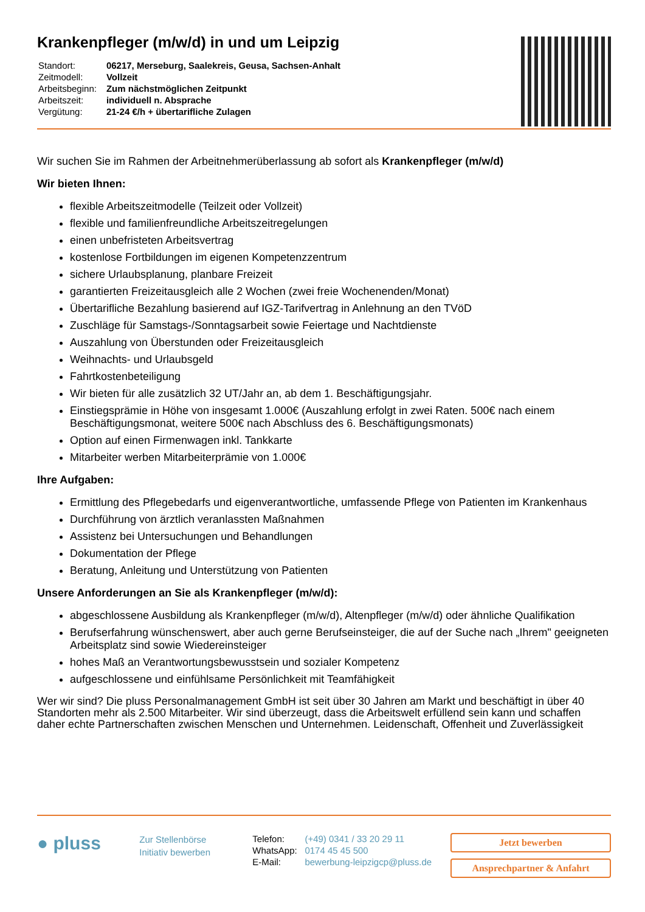Krankenpfleger (m/w/d) in und um Leipzig
| Standort: | 06217, Merseburg, Saalekreis, Geusa, Sachsen-Anhalt |
| Zeitmodell: | Vollzeit |
| Arbeitsbeginn: | Zum nächstmöglichen Zeitpunkt |
| Arbeitszeit: | individuell n. Absprache |
| Vergütung: | 21-24 €/h + übertarifliche Zulagen |
Wir suchen Sie im Rahmen der Arbeitnehmerüberlassung ab sofort als Krankenpfleger (m/w/d)
Wir bieten Ihnen:
flexible Arbeitszeitmodelle (Teilzeit oder Vollzeit)
flexible und familienfreundliche Arbeitszeitregelungen
einen unbefristeten Arbeitsvertrag
kostenlose Fortbildungen im eigenen Kompetenzzentrum
sichere Urlaubsplanung, planbare Freizeit
garantierten Freizeitausgleich alle 2 Wochen (zwei freie Wochenenden/Monat)
Übertarifliche Bezahlung basierend auf IGZ-Tarifvertrag in Anlehnung an den TVöD
Zuschläge für Samstags-/Sonntagsarbeit sowie Feiertage und Nachtdienste
Auszahlung von Überstunden oder Freizeitausgleich
Weihnachts- und Urlaubsgeld
Fahrtkostenbeteiligung
Wir bieten für alle zusätzlich 32 UT/Jahr an, ab dem 1. Beschäftigungsjahr.
Einstiegsprämie in Höhe von insgesamt 1.000€ (Auszahlung erfolgt in zwei Raten. 500€ nach einem Beschäftigungsmonat, weitere 500€ nach Abschluss des 6. Beschäftigungsmonats)
Option auf einen Firmenwagen inkl. Tankkarte
Mitarbeiter werben Mitarbeiterprämie von 1.000€
Ihre Aufgaben:
Ermittlung des Pflegebedarfs und eigenverantwortliche, umfassende Pflege von Patienten im Krankenhaus
Durchführung von ärztlich veranlassten Maßnahmen
Assistenz bei Untersuchungen und Behandlungen
Dokumentation der Pflege
Beratung, Anleitung und Unterstützung von Patienten
Unsere Anforderungen an Sie als Krankenpfleger (m/w/d):
abgeschlossene Ausbildung als Krankenpfleger (m/w/d), Altenpfleger (m/w/d) oder ähnliche Qualifikation
Berufserfahrung wünschenswert, aber auch gerne Berufseinsteiger, die auf der Suche nach „Ihrem" geeigneten Arbeitsplatz sind sowie Wiedereinsteiger
hohes Maß an Verantwortungsbewusstsein und sozialer Kompetenz
aufgeschlossene und einfühlsame Persönlichkeit mit Teamfähigkeit
Wer wir sind? Die pluss Personalmanagement GmbH ist seit über 30 Jahren am Markt und beschäftigt in über 40 Standorten mehr als 2.500 Mitarbeiter. Wir sind überzeugt, dass die Arbeitswelt erfüllend sein kann und schaffen daher echte Partnerschaften zwischen Menschen und Unternehmen. Leidenschaft, Offenheit und Zuverlässigkeit
● pluss
Zur Stellenbörse
Initiativ bewerben
| Telefon: | (+49) 0341 / 33 20 29 11 |
| WhatsApp: | 0174 45 45 500 |
| E-Mail: | bewerbung-leipzigcp@pluss.de |
Jetzt bewerben
Ansprechpartner & Anfahrt